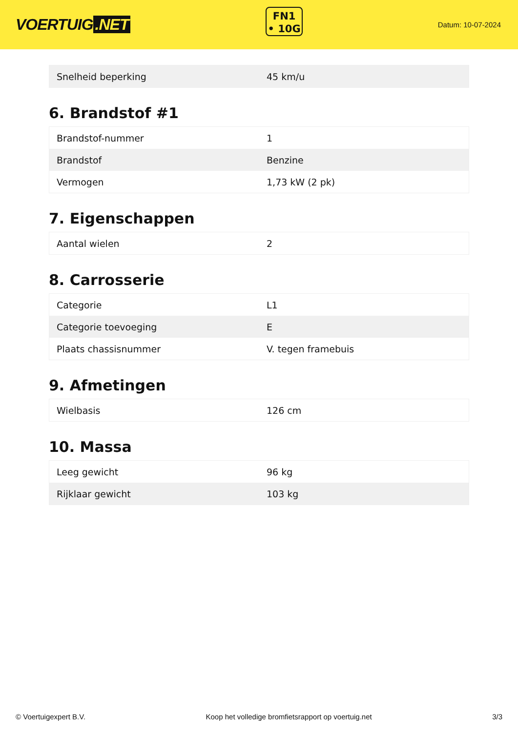VOERTUIG.NET
FN1
• 10G
Datum: 10-07-2024
| Snelheid beperking | 45 km/u |
6. Brandstof #1
| Brandstof-nummer | 1 |
| Brandstof | Benzine |
| Vermogen | 1,73 kW (2 pk) |
7. Eigenschappen
| Aantal wielen | 2 |
8. Carrosserie
| Categorie | L1 |
| Categorie toevoeging | E |
| Plaats chassisnummer | V. tegen framebuis |
9. Afmetingen
| Wielbasis | 126 cm |
10. Massa
| Leeg gewicht | 96 kg |
| Rijklaar gewicht | 103 kg |
© Voertuigexpert B.V. Koop het volledige bromfietsrapport op voertuig.net 3/3